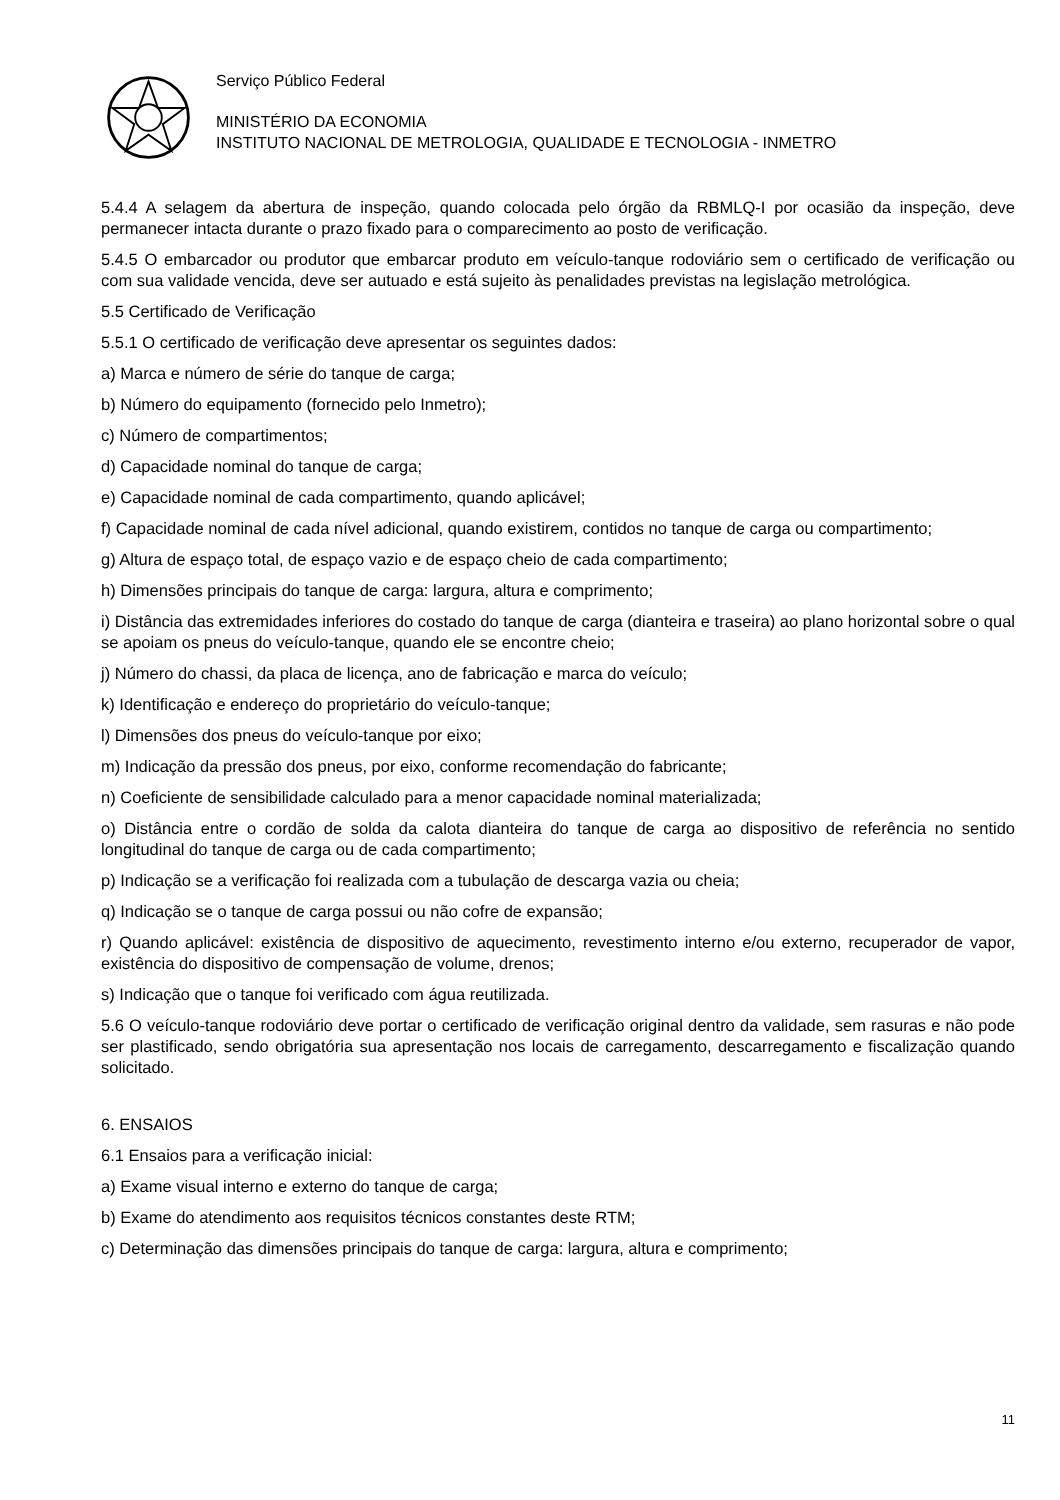Serviço Público Federal
MINISTÉRIO DA ECONOMIA
INSTITUTO NACIONAL DE METROLOGIA, QUALIDADE E TECNOLOGIA - INMETRO
5.4.4 A selagem da abertura de inspeção, quando colocada pelo órgão da RBMLQ-I por ocasião da inspeção, deve permanecer intacta durante o prazo fixado para o comparecimento ao posto de verificação.
5.4.5 O embarcador ou produtor que embarcar produto em veículo-tanque rodoviário sem o certificado de verificação ou com sua validade vencida, deve ser autuado e está sujeito às penalidades previstas na legislação metrológica.
5.5 Certificado de Verificação
5.5.1 O certificado de verificação deve apresentar os seguintes dados:
a) Marca e número de série do tanque de carga;
b) Número do equipamento (fornecido pelo Inmetro);
c) Número de compartimentos;
d) Capacidade nominal do tanque de carga;
e) Capacidade nominal de cada compartimento, quando aplicável;
f) Capacidade nominal de cada nível adicional, quando existirem, contidos no tanque de carga ou compartimento;
g) Altura de espaço total, de espaço vazio e de espaço cheio de cada compartimento;
h) Dimensões principais do tanque de carga: largura, altura e comprimento;
i) Distância das extremidades inferiores do costado do tanque de carga (dianteira e traseira) ao plano horizontal sobre o qual se apoiam os pneus do veículo-tanque, quando ele se encontre cheio;
j) Número do chassi, da placa de licença, ano de fabricação e marca do veículo;
k) Identificação e endereço do proprietário do veículo-tanque;
l) Dimensões dos pneus do veículo-tanque por eixo;
m) Indicação da pressão dos pneus, por eixo, conforme recomendação do fabricante;
n) Coeficiente de sensibilidade calculado para a menor capacidade nominal materializada;
o) Distância entre o cordão de solda da calota dianteira do tanque de carga ao dispositivo de referência no sentido longitudinal do tanque de carga ou de cada compartimento;
p) Indicação se a verificação foi realizada com a tubulação de descarga vazia ou cheia;
q) Indicação se o tanque de carga possui ou não cofre de expansão;
r) Quando aplicável: existência de dispositivo de aquecimento, revestimento interno e/ou externo, recuperador de vapor, existência do dispositivo de compensação de volume, drenos;
s) Indicação que o tanque foi verificado com água reutilizada.
5.6 O veículo-tanque rodoviário deve portar o certificado de verificação original dentro da validade, sem rasuras e não pode ser plastificado, sendo obrigatória sua apresentação nos locais de carregamento, descarregamento e fiscalização quando solicitado.
6. ENSAIOS
6.1 Ensaios para a verificação inicial:
a) Exame visual interno e externo do tanque de carga;
b) Exame do atendimento aos requisitos técnicos constantes deste RTM;
c) Determinação das dimensões principais do tanque de carga: largura, altura e comprimento;
11